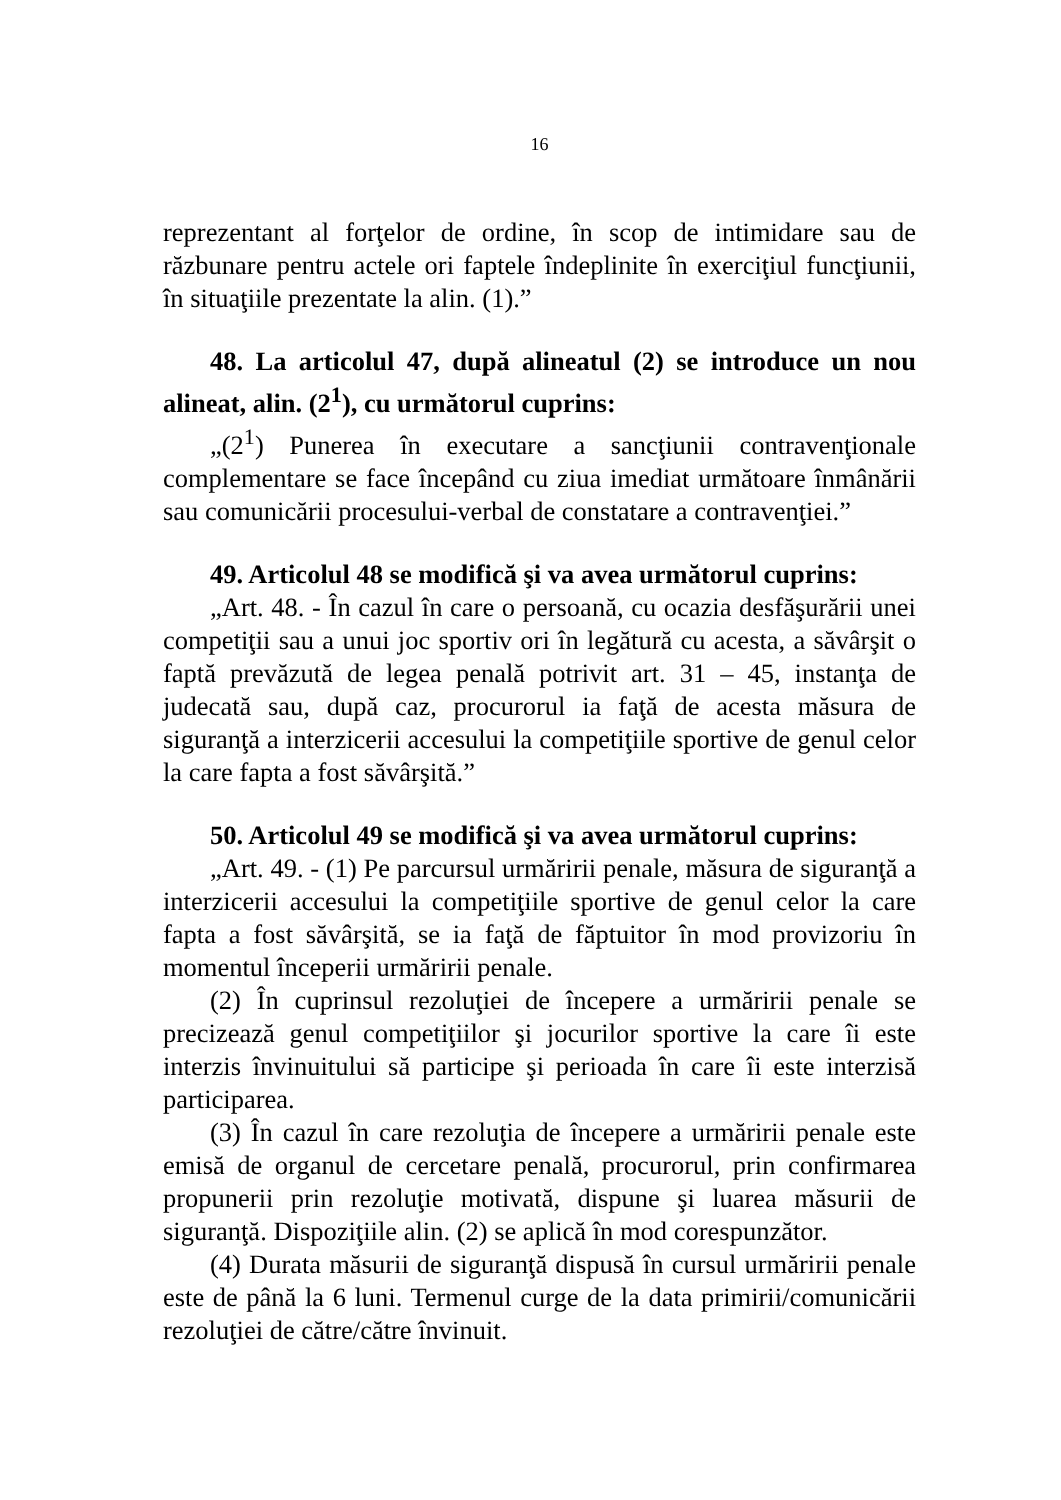16
reprezentant al forţelor de ordine, în scop de intimidare sau de răzbunare pentru actele ori faptele îndeplinite în exerciţiul funcţiunii, în situaţiile prezentate la alin. (1).”
48. La articolul 47, după alineatul (2) se introduce un nou alineat, alin. (2<sup>1</sup>), cu următorul cuprins:
„(2<sup>1</sup>) Punerea în executare a sancţiunii contravenţionale complementare se face începând cu ziua imediat următoare înmânării sau comunicării procesului-verbal de constatare a contravenţiei.”
49. Articolul 48 se modifică şi va avea următorul cuprins:
„Art. 48. - În cazul în care o persoană, cu ocazia desfăşurării unei competiţii sau a unui joc sportiv ori în legătură cu acesta, a săvârşit o faptă prevăzută de legea penală potrivit art. 31 – 45, instanţa de judecată sau, după caz, procurorul ia faţă de acesta măsura de siguranţă a interzicerii accesului la competiţiile sportive de genul celor la care fapta a fost săvârşită.”
50. Articolul 49 se modifică şi va avea următorul cuprins:
„Art. 49. - (1) Pe parcursul urmăririi penale, măsura de siguranţă a interzicerii accesului la competiţiile sportive de genul celor la care fapta a fost săvârşită, se ia faţă de făptuitor în mod provizoriu în momentul începerii urmăririi penale.
(2) În cuprinsul rezoluţiei de începere a urmăririi penale se precizează genul competiţiilor şi jocurilor sportive la care îi este interzis învinuitului să participe şi perioada în care îi este interzisă participarea.
(3) În cazul în care rezoluţia de începere a urmăririi penale este emisă de organul de cercetare penală, procurorul, prin confirmarea propunerii prin rezoluţie motivată, dispune şi luarea măsurii de siguranţă. Dispoziţiile alin. (2) se aplică în mod corespunzător.
(4) Durata măsurii de siguranţă dispusă în cursul urmăririi penale este de până la 6 luni. Termenul curge de la data primirii/comunicării rezoluţiei de către/către învinuit.